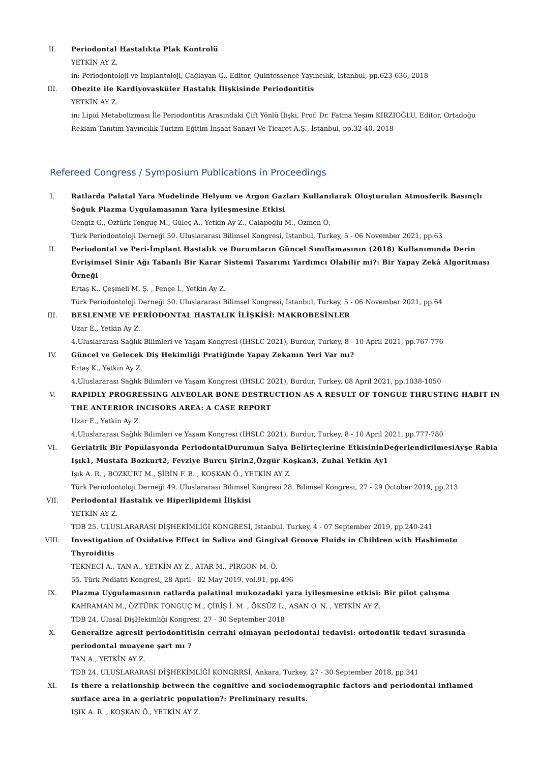II. Periodontal Hastalıkta Plak Kontrolü
YETKİN AY Z.
in: Periodontoloji ve İmplantoloji, Çağlayan G., Editor, Quintessence Yayıncılık, İstanbul, pp.623-636, 2018
III. Obezite ile Kardiyovasküler Hastalık İlişkisinde Periodontitis
YETKİN AY Z.
in: Lipid Metabolizması İle Periodontitis Arasındaki Çift Yönlü İlişki, Prof. Dr. Fatma Yeşim KIRZIOĞLU, Editor, Ortadoğu Reklam Tanıtım Yayıncılık Turizm Eğitim İnşaat Sanayi Ve Ticaret A.Ş., İstanbul, pp.32-40, 2018
Refereed Congress / Symposium Publications in Proceedings
I. Ratlarda Palatal Yara Modelinde Helyum ve Argon Gazları Kullanılarak Oluşturulan Atmosferik Basınçlı Soğuk Plazma Uygulamasının Yara İyileşmesine Etkisi
Cengiz G., Öztürk Tonguç M., Güleç A., Yetkin Ay Z., Calapoğlu M., Özmen Ö.
Türk Periodontoloji Derneği 50. Uluslararası Bilimsel Kongresi, İstanbul, Turkey, 5 - 06 November 2021, pp.63
II. Periodontal ve Peri-İmplant Hastalık ve Durumların Güncel Sınıflamasının (2018) Kullanımında Derin Evrişimsel Sinir Ağı Tabanlı Bir Karar Sistemi Tasarımı Yardımcı Olabilir mi?: Bir Yapay Zekâ Algoritması Örneği
Ertaş K., Çeşmeli M. Ş. , Pençe İ., Yetkin Ay Z.
Türk Periodontoloji Derneği 50. Uluslararası Bilimsel Kongresi, İstanbul, Turkey, 5 - 06 November 2021, pp.64
III. BESLENME VE PERİODONTAL HASTALIK İLİŞKİSİ: MAKROBESİNLER
Uzar E., Yetkin Ay Z.
4.Uluslararası Sağlık Bilimleri ve Yaşam Kongresi (IHSLC 2021), Burdur, Turkey, 8 - 10 April 2021, pp.767-776
IV. Güncel ve Gelecek Diş Hekimliği Pratiğinde Yapay Zekanın Yeri Var mı?
Ertaş K., Yetkin Ay Z.
4.Uluslararası Sağlık Bilimleri ve Yaşam Kongresi (IHSLC 2021), Burdur, Turkey, 08 April 2021, pp.1038-1050
V. RAPIDLY PROGRESSING ALVEOLAR BONE DESTRUCTION AS A RESULT OF TONGUE THRUSTING HABIT IN THE ANTERIOR INCISORS AREA: A CASE REPORT
Uzar E., Yetkin Ay Z.
4.Uluslararası Sağlık Bilimleri ve Yaşam Kongresi (IHSLC 2021), Burdur, Turkey, 8 - 10 April 2021, pp.777-780
VI. Geriatrik Bir Popülasyonda PeriodontalDurumun Salya Belirteçlerine EtkisininDeğerlendirilmesiAyşe Rabia Işık1, Mustafa Bozkurt2, Fevziye Burcu Şirin2,Özgür Koşkan3, Zuhal Yetkin Ay1
Işık A. R. , BOZKURT M., ŞİRİN F. B. , KOŞKAN Ö., YETKİN AY Z.
Türk Periodontoloji Derneği 49. Uluslararası Bilimsel Kongresi 28. Bilimsel Kongresi, 27 - 29 October 2019, pp.213
VII. Periodontal Hastalık ve Hiperlipidemi İlişkisi
YETKİN AY Z.
TDB 25. ULUSLARARASI DİŞHEKİMLİĞİ KONGRESİ, İstanbul, Turkey, 4 - 07 September 2019, pp.240-241
VIII.
Investigation of Oxidative Effect in Saliva and Gingival Groove Fluids in Children with Hashimoto Thyroiditis
TEKNECİ A., TAN A., YETKİN AY Z., ATAR M., PİRGON M. Ö.
55. Türk Pediatri Kongresi, 28 April - 02 May 2019, vol.91, pp.496
IX. Plazma Uygulamasının ratlarda palatinal mukozadaki yara iyileşmesine etkisi: Bir pilot çalışma
KAHRAMAN M., ÖZTÜRK TONGUÇ M., ÇİRİŞ İ. M. , ÖKSÜZ L., ASAN O. N. , YETKİN AY Z.
TDB 24. Ulusal DişHekimliği Kongresi, 27 - 30 September 2018
X. Generalize agresif periodontitisin cerrahi olmayan periodontal tedavisi: ortodontik tedavi sırasında periodontal muayene şart mı ?
TAN A., YETKİN AY Z.
TDB 24. ULUSLARARASI DİŞHEKİMLİĞİ KONGRRSİ, Ankara, Turkey, 27 - 30 September 2018, pp.341
XI. Is there a relationship between the cognitive and sociodemographic factors and periodontal inflamed surface area in a geriatric population?: Preliminary results.
IŞIK A. R. , KOŞKAN Ö., YETKİN AY Z.